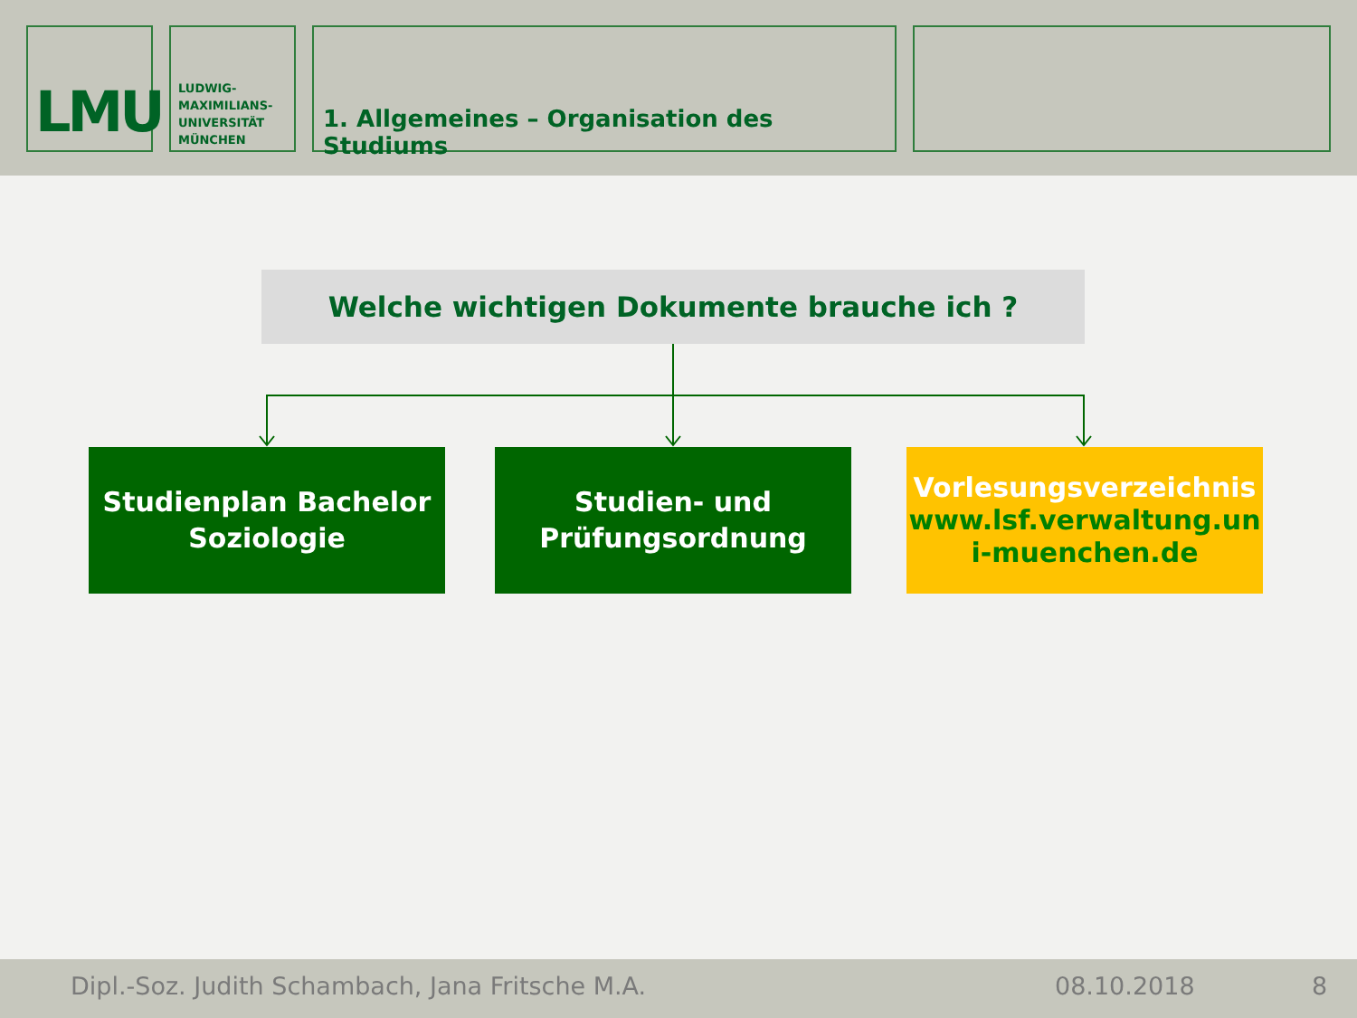LMU
LUDWIG-
MAXIMILIANS-
UNIVERSITÄT
MÜNCHEN
1. Allgemeines – Organisation des Studiums
Welche wichtigen Dokumente brauche ich ?
Studienplan Bachelor
Soziologie
Studien- und
Prüfungsordnung
Vorlesungsverzeichnis
www.lsf.verwaltung.un
i-muenchen.de
Dipl.-Soz. Judith Schambach, Jana Fritsche M.A. 08.10.2018 8